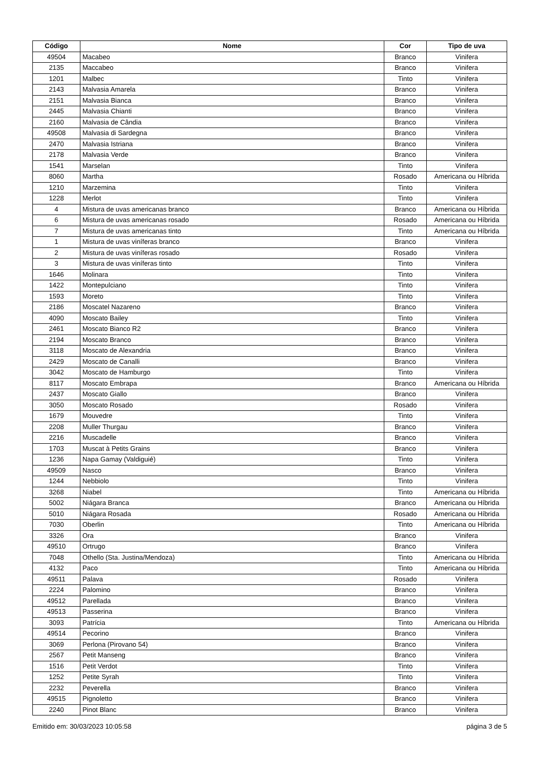| Código | Nome | Cor | Tipo de uva |
| --- | --- | --- | --- |
| 49504 | Macabeo | Branco | Vinifera |
| 2135 | Maccabeo | Branco | Vinifera |
| 1201 | Malbec | Tinto | Vinifera |
| 2143 | Malvasia Amarela | Branco | Vinifera |
| 2151 | Malvasia Bianca | Branco | Vinifera |
| 2445 | Malvasia Chianti | Branco | Vinifera |
| 2160 | Malvasia de Cândia | Branco | Vinifera |
| 49508 | Malvasia di Sardegna | Branco | Vinifera |
| 2470 | Malvasia Istriana | Branco | Vinifera |
| 2178 | Malvasia Verde | Branco | Vinifera |
| 1541 | Marselan | Tinto | Vinifera |
| 8060 | Martha | Rosado | Americana ou Híbrida |
| 1210 | Marzemina | Tinto | Vinifera |
| 1228 | Merlot | Tinto | Vinifera |
| 4 | Mistura de uvas americanas branco | Branco | Americana ou Híbrida |
| 6 | Mistura de uvas americanas rosado | Rosado | Americana ou Híbrida |
| 7 | Mistura de uvas americanas tinto | Tinto | Americana ou Híbrida |
| 1 | Mistura de uvas viníferas branco | Branco | Vinifera |
| 2 | Mistura de uvas viníferas rosado | Rosado | Vinifera |
| 3 | Mistura de uvas viníferas tinto | Tinto | Vinifera |
| 1646 | Molinara | Tinto | Vinifera |
| 1422 | Montepulciano | Tinto | Vinifera |
| 1593 | Moreto | Tinto | Vinifera |
| 2186 | Moscatel Nazareno | Branco | Vinifera |
| 4090 | Moscato Bailey | Tinto | Vinifera |
| 2461 | Moscato Bianco R2 | Branco | Vinifera |
| 2194 | Moscato Branco | Branco | Vinifera |
| 3118 | Moscato de Alexandria | Branco | Vinifera |
| 2429 | Moscato de Canalli | Branco | Vinifera |
| 3042 | Moscato de Hamburgo | Tinto | Vinifera |
| 8117 | Moscato Embrapa | Branco | Americana ou Híbrida |
| 2437 | Moscato Giallo | Branco | Vinifera |
| 3050 | Moscato Rosado | Rosado | Vinifera |
| 1679 | Mouvedre | Tinto | Vinifera |
| 2208 | Muller Thurgau | Branco | Vinifera |
| 2216 | Muscadelle | Branco | Vinifera |
| 1703 | Muscat à Petits Grains | Branco | Vinifera |
| 1236 | Napa Gamay (Valdiguié) | Tinto | Vinifera |
| 49509 | Nasco | Branco | Vinifera |
| 1244 | Nebbiolo | Tinto | Vinifera |
| 3268 | Niabel | Tinto | Americana ou Híbrida |
| 5002 | Niágara Branca | Branco | Americana ou Híbrida |
| 5010 | Niágara Rosada | Rosado | Americana ou Híbrida |
| 7030 | Oberlin | Tinto | Americana ou Híbrida |
| 3326 | Ora | Branco | Vinifera |
| 49510 | Ortrugo | Branco | Vinifera |
| 7048 | Othello (Sta. Justina/Mendoza) | Tinto | Americana ou Híbrida |
| 4132 | Paco | Tinto | Americana ou Híbrida |
| 49511 | Palava | Rosado | Vinifera |
| 2224 | Palomino | Branco | Vinifera |
| 49512 | Parellada | Branco | Vinifera |
| 49513 | Passerina | Branco | Vinifera |
| 3093 | Patrícia | Tinto | Americana ou Híbrida |
| 49514 | Pecorino | Branco | Vinifera |
| 3069 | Perlona (Pirovano 54) | Branco | Vinifera |
| 2567 | Petit Manseng | Branco | Vinifera |
| 1516 | Petit Verdot | Tinto | Vinifera |
| 1252 | Petite Syrah | Tinto | Vinifera |
| 2232 | Peverella | Branco | Vinifera |
| 49515 | Pignoletto | Branco | Vinifera |
| 2240 | Pinot Blanc | Branco | Vinifera |
Emitido em: 30/03/2023 10:05:58 página 3 de 5